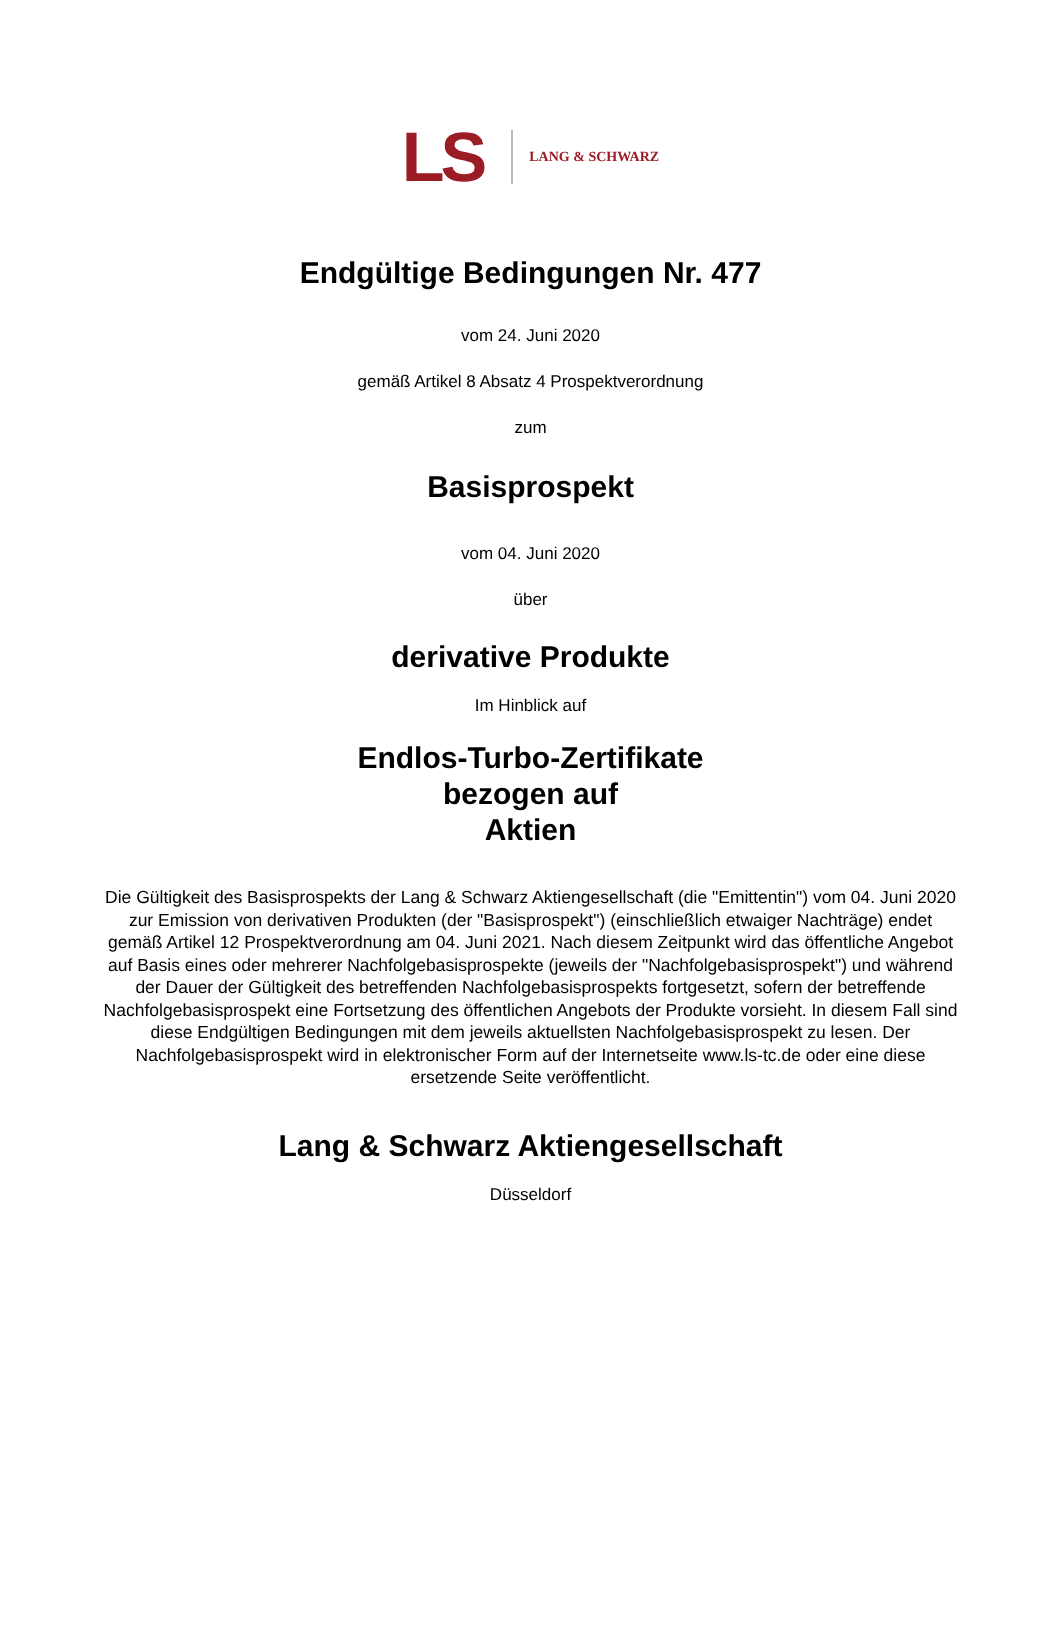LS LANG & SCHWARZ
Endgültige Bedingungen Nr. 477
vom 24. Juni 2020
gemäß Artikel 8 Absatz 4 Prospektverordnung
zum
Basisprospekt
vom 04. Juni 2020
über
derivative Produkte
Im Hinblick auf
Endlos-Turbo-Zertifikate
bezogen auf
Aktien
Die Gültigkeit des Basisprospekts der Lang & Schwarz Aktiengesellschaft (die "Emittentin") vom 04. Juni 2020 zur Emission von derivativen Produkten (der "Basisprospekt") (einschließlich etwaiger Nachträge) endet gemäß Artikel 12 Prospektverordnung am 04. Juni 2021. Nach diesem Zeitpunkt wird das öffentliche Angebot auf Basis eines oder mehrerer Nachfolgebasisprospekte (jeweils der "Nachfolgebasisprospekt") und während der Dauer der Gültigkeit des betreffenden Nachfolgebasisprospekts fortgesetzt, sofern der betreffende Nachfolgebasisprospekt eine Fortsetzung des öffentlichen Angebots der Produkte vorsieht. In diesem Fall sind diese Endgültigen Bedingungen mit dem jeweils aktuellsten Nachfolgebasisprospekt zu lesen. Der Nachfolgebasisprospekt wird in elektronischer Form auf der Internetseite www.ls-tc.de oder eine diese ersetzende Seite veröffentlicht.
Lang & Schwarz Aktiengesellschaft
Düsseldorf